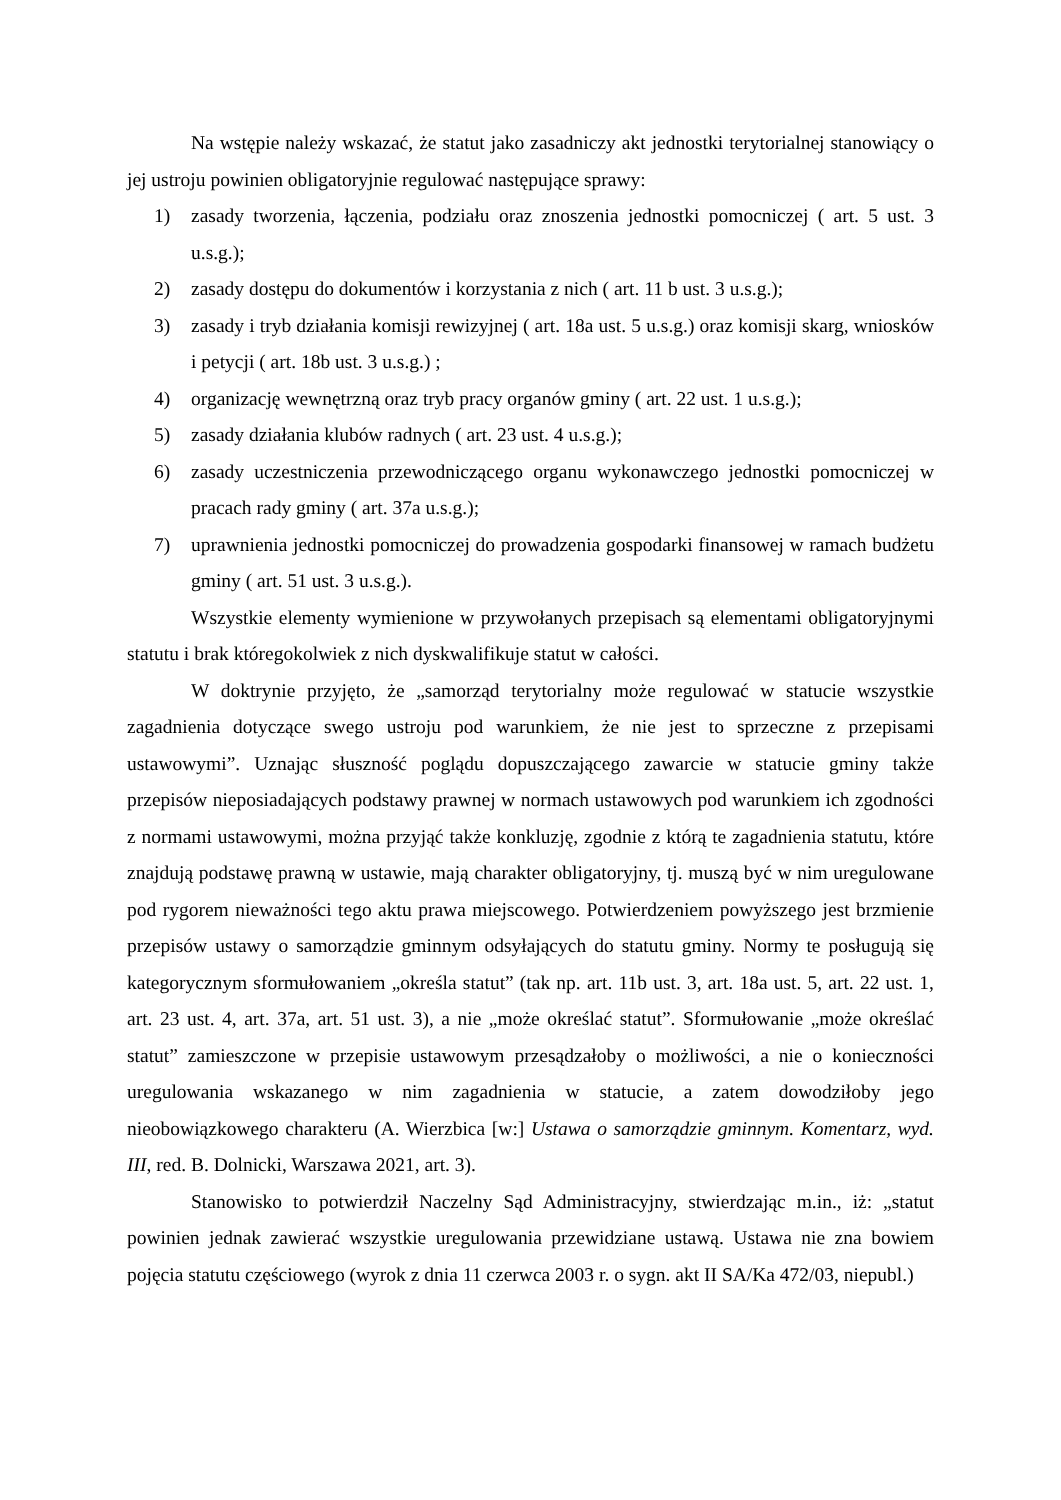Na wstępie należy wskazać, że statut jako zasadniczy akt jednostki terytorialnej stanowiący o jej ustroju powinien obligatoryjnie regulować następujące sprawy:
1) zasady tworzenia, łączenia, podziału oraz znoszenia jednostki pomocniczej ( art. 5 ust. 3 u.s.g.);
2) zasady dostępu do dokumentów i korzystania z nich ( art. 11 b ust. 3 u.s.g.);
3) zasady i tryb działania komisji rewizyjnej ( art. 18a ust. 5 u.s.g.) oraz komisji skarg, wniosków i petycji ( art. 18b ust. 3 u.s.g.) ;
4) organizację wewnętrzną oraz tryb pracy organów gminy ( art. 22 ust. 1 u.s.g.);
5) zasady działania klubów radnych ( art. 23 ust. 4 u.s.g.);
6) zasady uczestniczenia przewodniczącego organu wykonawczego jednostki pomocniczej w pracach rady gminy ( art. 37a u.s.g.);
7) uprawnienia jednostki pomocniczej do prowadzenia gospodarki finansowej w ramach budżetu gminy ( art. 51 ust. 3 u.s.g.).
Wszystkie elementy wymienione w przywołanych przepisach są elementami obligatoryjnymi statutu i brak któregokolwiek z nich dyskwalifikuje statut w całości.
W doktrynie przyjęto, że „samorząd terytorialny może regulować w statucie wszystkie zagadnienia dotyczące swego ustroju pod warunkiem, że nie jest to sprzeczne z przepisami ustawowymi”. Uznając słuszność poglądu dopuszczającego zawarcie w statucie gminy także przepisów nieposiadających podstawy prawnej w normach ustawowych pod warunkiem ich zgodności z normami ustawowymi, można przyjąć także konkluzję, zgodnie z którą te zagadnienia statutu, które znajdują podstawę prawną w ustawie, mają charakter obligatoryjny, tj. muszą być w nim uregulowane pod rygorem nieważności tego aktu prawa miejscowego. Potwierdzeniem powyższego jest brzmienie przepisów ustawy o samorządzie gminnym odsyłających do statutu gminy. Normy te posługują się kategorycznym sformułowaniem „określa statut” (tak np. art. 11b ust. 3, art. 18a ust. 5, art. 22 ust. 1, art. 23 ust. 4, art. 37a, art. 51 ust. 3), a nie „może określać statut”. Sformułowanie „może określać statut” zamieszczone w przepisie ustawowym przesądzałoby o możliwości, a nie o konieczności uregulowania wskazanego w nim zagadnienia w statucie, a zatem dowodziłoby jego nieobowiązkowego charakteru (A. Wierzbica [w:] Ustawa o samorządzie gminnym. Komentarz, wyd. III, red. B. Dolnicki, Warszawa 2021, art. 3).
Stanowisko to potwierdził Naczelny Sąd Administracyjny, stwierdzając m.in., iż: „statut powinien jednak zawierać wszystkie uregulowania przewidziane ustawą. Ustawa nie zna bowiem pojęcia statutu częściowego (wyrok z dnia 11 czerwca 2003 r. o sygn. akt II SA/Ka 472/03, niepubl.)